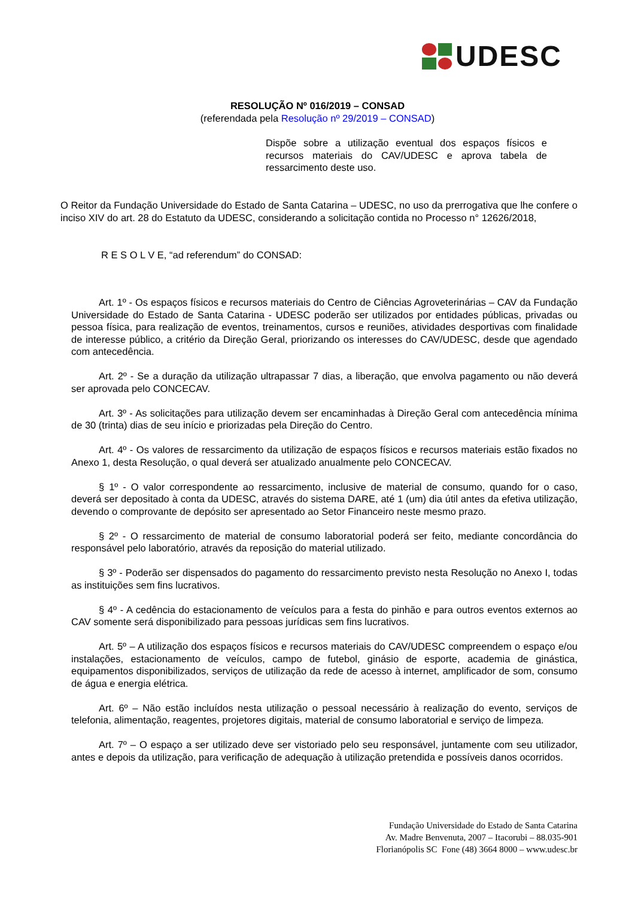UDESC
RESOLUÇÃO Nº 016/2019 – CONSAD
(referendada pela Resolução nº 29/2019 – CONSAD)
Dispõe sobre a utilização eventual dos espaços físicos e recursos materiais do CAV/UDESC e aprova tabela de ressarcimento deste uso.
O Reitor da Fundação Universidade do Estado de Santa Catarina – UDESC, no uso da prerrogativa que lhe confere o inciso XIV do art. 28 do Estatuto da UDESC, considerando a solicitação contida no Processo n° 12626/2018,
R E S O L V E, “ad referendum” do CONSAD:
Art. 1º - Os espaços físicos e recursos materiais do Centro de Ciências Agroveterinárias – CAV da Fundação Universidade do Estado de Santa Catarina - UDESC poderão ser utilizados por entidades públicas, privadas ou pessoa física, para realização de eventos, treinamentos, cursos e reuniões, atividades desportivas com finalidade de interesse público, a critério da Direção Geral, priorizando os interesses do CAV/UDESC, desde que agendado com antecedência.
Art. 2º - Se a duração da utilização ultrapassar 7 dias, a liberação, que envolva pagamento ou não deverá ser aprovada pelo CONCECAV.
Art. 3º - As solicitações para utilização devem ser encaminhadas à Direção Geral com antecedência mínima de 30 (trinta) dias de seu início e priorizadas pela Direção do Centro.
Art. 4º - Os valores de ressarcimento da utilização de espaços físicos e recursos materiais estão fixados no Anexo 1, desta Resolução, o qual deverá ser atualizado anualmente pelo CONCECAV.
§ 1º - O valor correspondente ao ressarcimento, inclusive de material de consumo, quando for o caso, deverá ser depositado à conta da UDESC, através do sistema DARE, até 1 (um) dia útil antes da efetiva utilização, devendo o comprovante de depósito ser apresentado ao Setor Financeiro neste mesmo prazo.
§ 2º - O ressarcimento de material de consumo laboratorial poderá ser feito, mediante concordância do responsável pelo laboratório, através da reposição do material utilizado.
§ 3º - Poderão ser dispensados do pagamento do ressarcimento previsto nesta Resolução no Anexo I, todas as instituições sem fins lucrativos.
§ 4º - A cedência do estacionamento de veículos para a festa do pinhão e para outros eventos externos ao CAV somente será disponibilizado para pessoas jurídicas sem fins lucrativos.
Art. 5º – A utilização dos espaços físicos e recursos materiais do CAV/UDESC compreendem o espaço e/ou instalações, estacionamento de veículos, campo de futebol, ginásio de esporte, academia de ginástica, equipamentos disponibilizados, serviços de utilização da rede de acesso à internet, amplificador de som, consumo de água e energia elétrica.
Art. 6º – Não estão incluídos nesta utilização o pessoal necessário à realização do evento, serviços de telefonia, alimentação, reagentes, projetores digitais, material de consumo laboratorial e serviço de limpeza.
Art. 7º – O espaço a ser utilizado deve ser vistoriado pelo seu responsável, juntamente com seu utilizador, antes e depois da utilização, para verificação de adequação à utilização pretendida e possíveis danos ocorridos.
Fundação Universidade do Estado de Santa Catarina
Av. Madre Benvenuta, 2007 – Itacorubi – 88.035-901
Florianópolis SC Fone (48) 3664 8000 – www.udesc.br